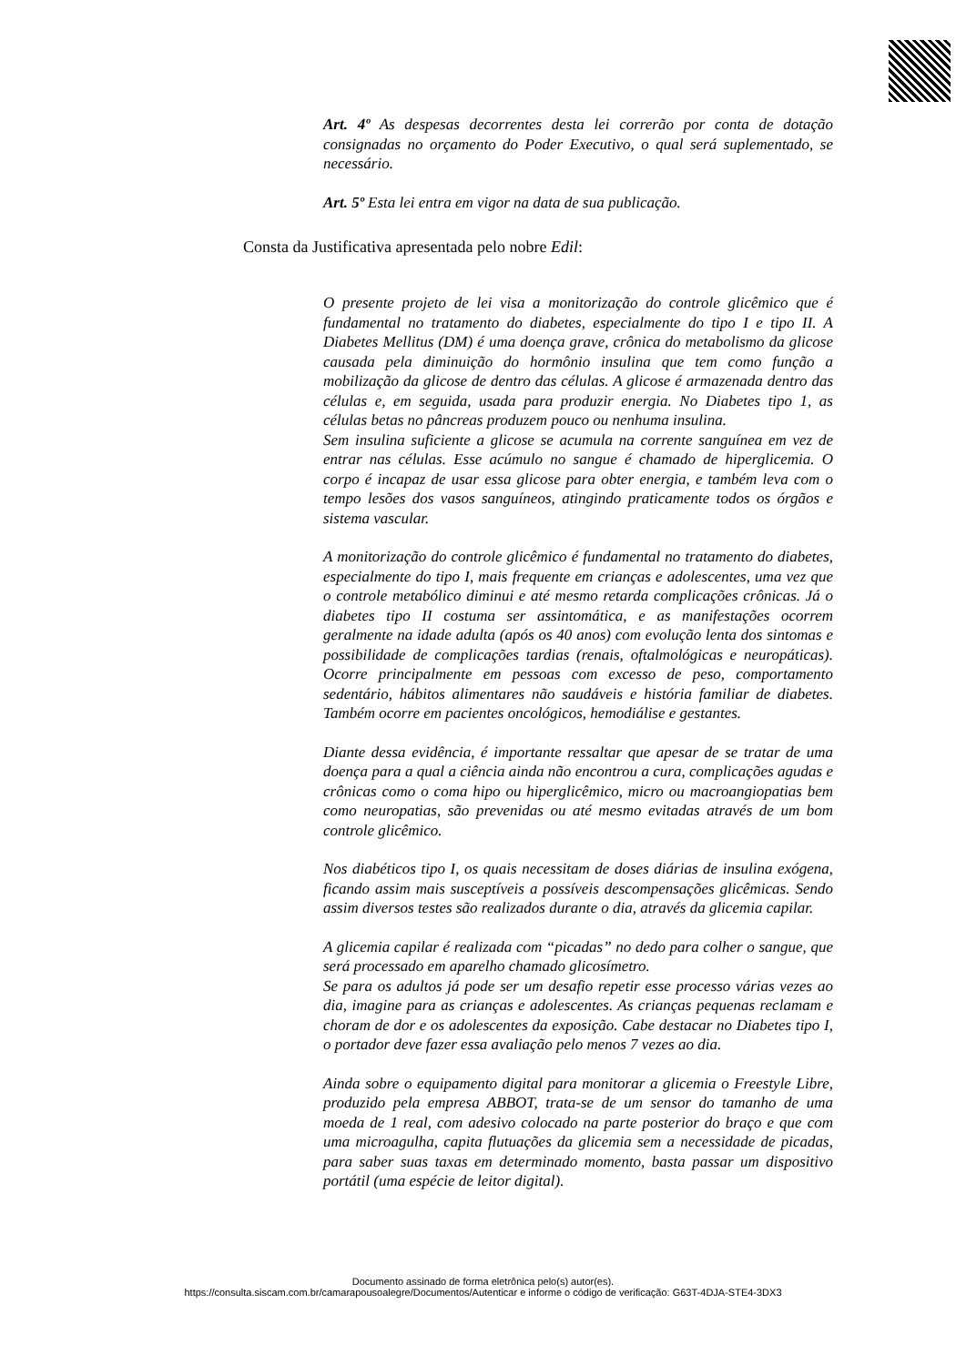Art. 4º As despesas decorrentes desta lei correrão por conta de dotação consignadas no orçamento do Poder Executivo, o qual será suplementado, se necessário.
Art. 5º Esta lei entra em vigor na data de sua publicação.
Consta da Justificativa apresentada pelo nobre Edil:
O presente projeto de lei visa a monitorização do controle glicêmico que é fundamental no tratamento do diabetes, especialmente do tipo I e tipo II. A Diabetes Mellitus (DM) é uma doença grave, crônica do metabolismo da glicose causada pela diminuição do hormônio insulina que tem como função a mobilização da glicose de dentro das células. A glicose é armazenada dentro das células e, em seguida, usada para produzir energia. No Diabetes tipo 1, as células betas no pâncreas produzem pouco ou nenhuma insulina.
Sem insulina suficiente a glicose se acumula na corrente sanguínea em vez de entrar nas células. Esse acúmulo no sangue é chamado de hiperglicemia. O corpo é incapaz de usar essa glicose para obter energia, e também leva com o tempo lesões dos vasos sanguíneos, atingindo praticamente todos os órgãos e sistema vascular.
A monitorização do controle glicêmico é fundamental no tratamento do diabetes, especialmente do tipo I, mais frequente em crianças e adolescentes, uma vez que o controle metabólico diminui e até mesmo retarda complicações crônicas. Já o diabetes tipo II costuma ser assintomática, e as manifestações ocorrem geralmente na idade adulta (após os 40 anos) com evolução lenta dos sintomas e possibilidade de complicações tardias (renais, oftalmológicas e neuropáticas). Ocorre principalmente em pessoas com excesso de peso, comportamento sedentário, hábitos alimentares não saudáveis e história familiar de diabetes. Também ocorre em pacientes oncológicos, hemodiálise e gestantes.
Diante dessa evidência, é importante ressaltar que apesar de se tratar de uma doença para a qual a ciência ainda não encontrou a cura, complicações agudas e crônicas como o coma hipo ou hiperglicêmico, micro ou macroangiopatias bem como neuropatias, são prevenidas ou até mesmo evitadas através de um bom controle glicêmico.
Nos diabéticos tipo I, os quais necessitam de doses diárias de insulina exógena, ficando assim mais susceptíveis a possíveis descompensações glicêmicas. Sendo assim diversos testes são realizados durante o dia, através da glicemia capilar.
A glicemia capilar é realizada com “picadas” no dedo para colher o sangue, que será processado em aparelho chamado glicosímetro.
Se para os adultos já pode ser um desafio repetir esse processo várias vezes ao dia, imagine para as crianças e adolescentes. As crianças pequenas reclamam e choram de dor e os adolescentes da exposição. Cabe destacar no Diabetes tipo I, o portador deve fazer essa avaliação pelo menos 7 vezes ao dia.
Ainda sobre o equipamento digital para monitorar a glicemia o Freestyle Libre, produzido pela empresa ABBOT, trata-se de um sensor do tamanho de uma moeda de 1 real, com adesivo colocado na parte posterior do braço e que com uma microagulha, capita flutuações da glicemia sem a necessidade de picadas, para saber suas taxas em determinado momento, basta passar um dispositivo portátil (uma espécie de leitor digital).
Documento assinado de forma eletrônica pelo(s) autor(es).
https://consulta.siscam.com.br/camarapousoalegre/Documentos/Autenticar e informe o código de verificação: G63T-4DJA-STE4-3DX3